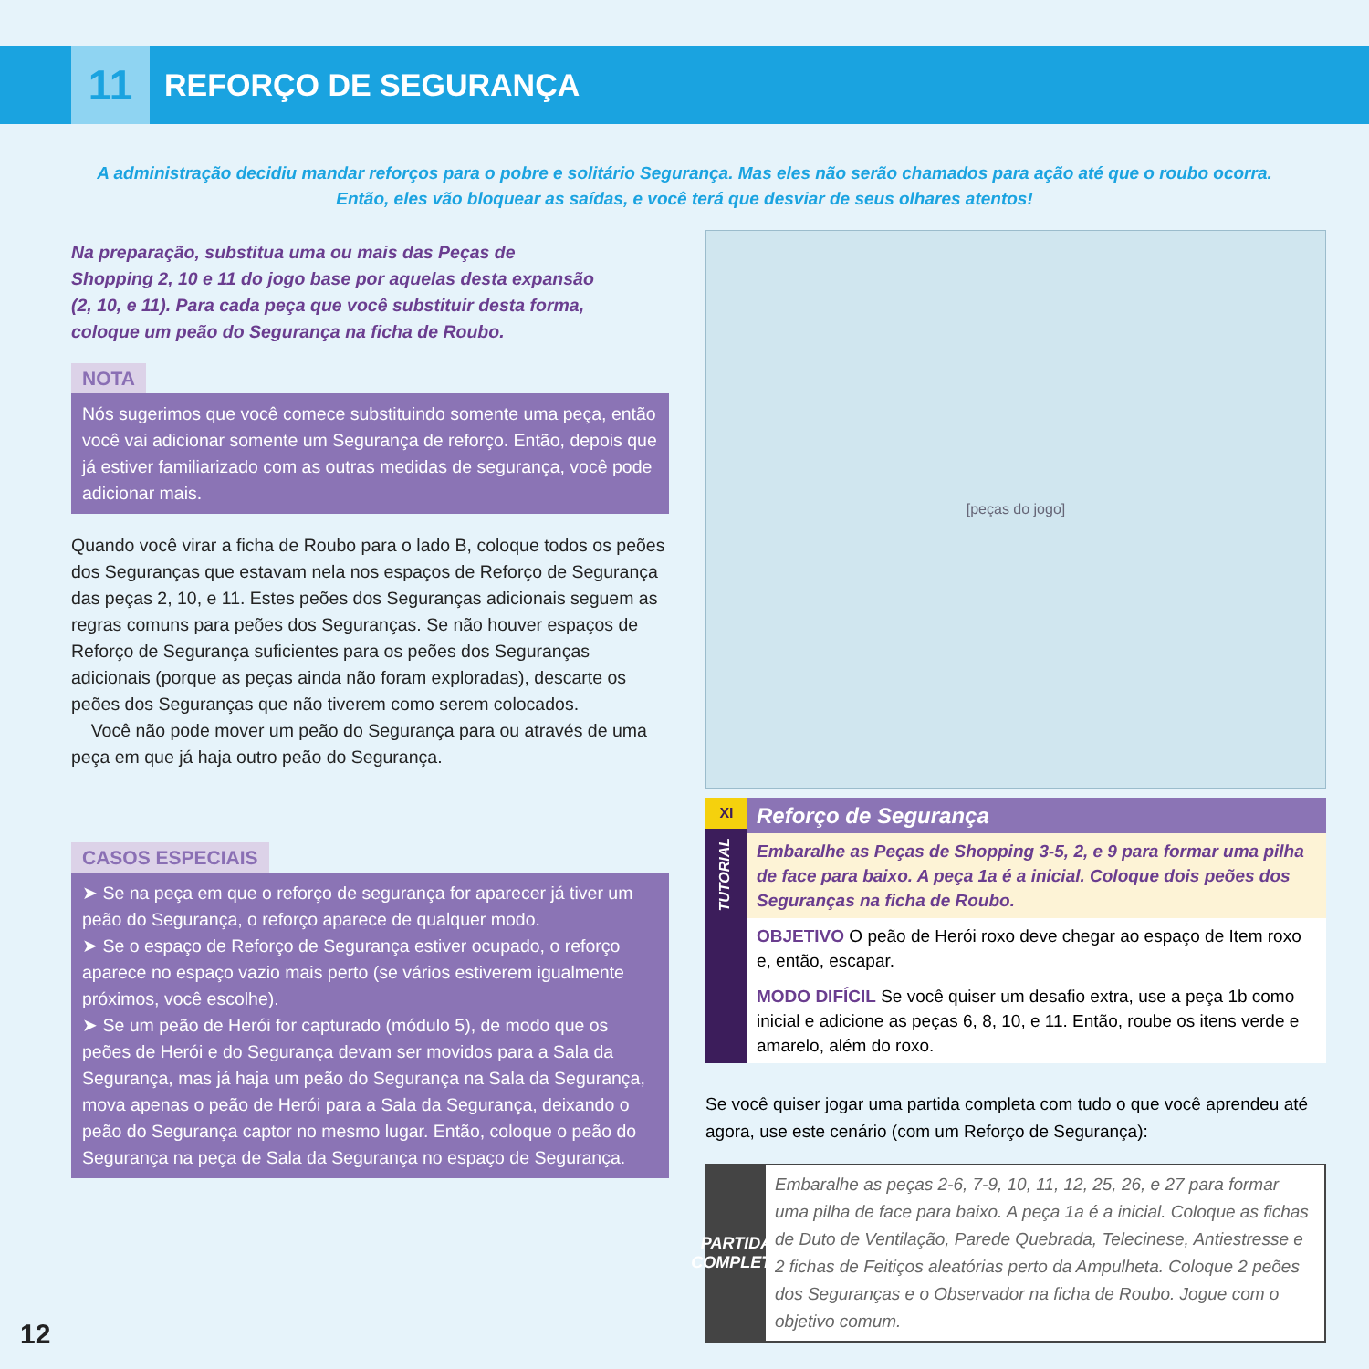11
REFORÇO DE SEGURANÇA
A administração decidiu mandar reforços para o pobre e solitário Segurança. Mas eles não serão chamados para ação até que o roubo ocorra.
Então, eles vão bloquear as saídas, e você terá que desviar de seus olhares atentos!
Na preparação, substitua uma ou mais das Peças de Shopping 2, 10 e 11 do jogo base por aquelas desta expansão (2, 10, e 11). Para cada peça que você substituir desta forma, coloque um peão do Segurança na ficha de Roubo.
NOTA
Nós sugerimos que você comece substituindo somente uma peça, então você vai adicionar somente um Segurança de reforço. Então, depois que já estiver familiarizado com as outras medidas de segurança, você pode adicionar mais.
Quando você virar a ficha de Roubo para o lado B, coloque todos os peões dos Seguranças que estavam nela nos espaços de Reforço de Segurança das peças 2, 10, e 11. Estes peões dos Seguranças adicionais seguem as regras comuns para peões dos Seguranças. Se não houver espaços de Reforço de Segurança suficientes para os peões dos Seguranças adicionais (porque as peças ainda não foram exploradas), descarte os peões dos Seguranças que não tiverem como serem colocados.
Você não pode mover um peão do Segurança para ou através de uma peça em que já haja outro peão do Segurança.
CASOS ESPECIAIS
➤ Se na peça em que o reforço de segurança for aparecer já tiver um peão do Segurança, o reforço aparece de qualquer modo.
➤ Se o espaço de Reforço de Segurança estiver ocupado, o reforço aparece no espaço vazio mais perto (se vários estiverem igualmente próximos, você escolhe).
➤ Se um peão de Herói for capturado (módulo 5), de modo que os peões de Herói e do Segurança devam ser movidos para a Sala da Segurança, mas já haja um peão do Segurança na Sala da Segurança, mova apenas o peão de Herói para a Sala da Segurança, deixando o peão do Segurança captor no mesmo lugar. Então, coloque o peão do Segurança na peça de Sala da Segurança no espaço de Segurança.
[peças do jogo]
XI
TUTORIAL
Reforço de Segurança
Embaralhe as Peças de Shopping 3-5, 2, e 9 para formar uma pilha de face para baixo. A peça 1a é a inicial. Coloque dois peões dos Seguranças na ficha de Roubo.
OBJETIVO O peão de Herói roxo deve chegar ao espaço de Item roxo e, então, escapar.
MODO DIFÍCIL Se você quiser um desafio extra, use a peça 1b como inicial e adicione as peças 6, 8, 10, e 11. Então, roube os itens verde e amarelo, além do roxo.
Se você quiser jogar uma partida completa com tudo o que você aprendeu até agora, use este cenário (com um Reforço de Segurança):
PARTIDA COMPLETA
Embaralhe as peças 2-6, 7-9, 10, 11, 12, 25, 26, e 27 para formar uma pilha de face para baixo. A peça 1a é a inicial. Coloque as fichas de Duto de Ventilação, Parede Quebrada, Telecinese, Antiestresse e 2 fichas de Feitiços aleatórias perto da Ampulheta. Coloque 2 peões dos Seguranças e o Observador na ficha de Roubo. Jogue com o objetivo comum.
12